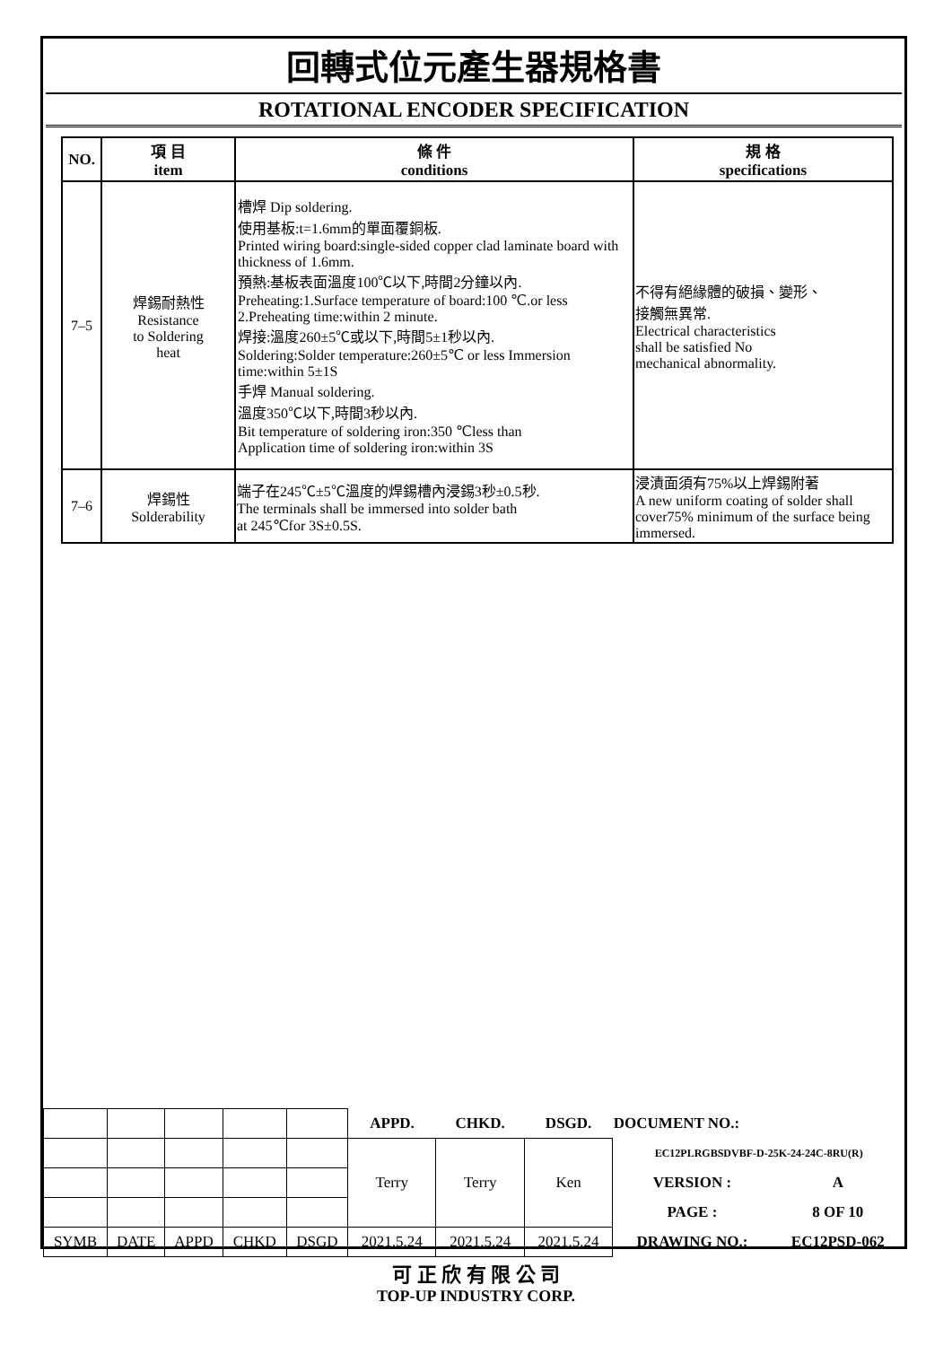回轉式位元產生器規格書
ROTATIONAL ENCODER SPECIFICATION
| NO. | 項 目 item | 條 件 conditions | 規 格 specifications |
| --- | --- | --- | --- |
| 7–5 | 焊錫耐熱性 Resistance to Soldering heat | 槽焊 Dip soldering. 使用基板:t=1.6mm的單面覆銅板. Printed wiring board:single-sided copper clad laminate board with thickness of 1.6mm. 預熱:基板表面溫度100℃以下,時間2分鐘以內. Preheating:1.Surface temperature of board:100 ℃.or less 2.Preheating time:within 2 minute. 焊接:溫度260±5℃或以下,時間5±1秒以內. Soldering:Solder temperature:260±5℃ or less Immersion time:within 5±1S 手焊 Manual soldering. 溫度350℃以下,時間3秒以內. Bit temperature of soldering iron:350 ℃less than Application time of soldering iron:within 3S | 不得有絕緣體的破損、變形、 接觸無異常. Electrical characteristics shall be satisfied No mechanical abnormality. |
| 7–6 | 焊錫性 Solderability | 端子在245℃±5℃溫度的焊錫槽內浸錫3秒±0.5秒. The terminals shall be immersed into solder bath at 245℃for 3S±0.5S. | 浸漬面須有75%以上焊錫附著 A new uniform coating of solder shall cover75% minimum of the surface being immersed. |
| | | | | | APPD. | CHKD. | DSGD. | DOCUMENT NO.: | |
| | | | | | Terry | Terry | Ken | EC12PLRGBSDVBF-D-25K-24-24C-8RU(R) | |
| | | | | | | | | VERSION : | A |
| | | | | | | | | PAGE : | 8 OF 10 |
| SYMB | DATE | APPD | CHKD | DSGD | 2021.5.24 | 2021.5.24 | 2021.5.24 | DRAWING NO.: | EC12PSD-062 |
可 正 欣 有 限 公 司
TOP-UP INDUSTRY CORP.